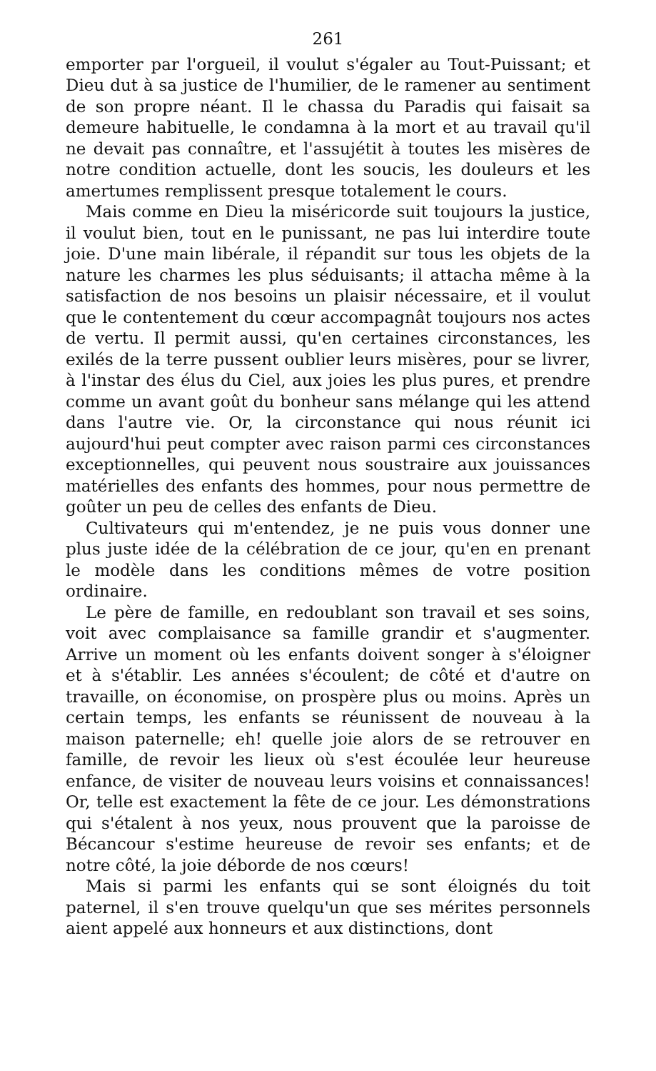261
emporter par l'orgueil, il voulut s'égaler au Tout-Puissant; et Dieu dut à sa justice de l'humilier, de le ramener au sentiment de son propre néant. Il le chassa du Paradis qui faisait sa demeure habituelle, le condamna à la mort et au travail qu'il ne devait pas connaître, et l'assujétit à toutes les misères de notre condition actuelle, dont les soucis, les douleurs et les amertumes remplissent presque totalement le cours.
Mais comme en Dieu la miséricorde suit toujours la justice, il voulut bien, tout en le punissant, ne pas lui interdire toute joie. D'une main libérale, il répandit sur tous les objets de la nature les charmes les plus séduisants; il attacha même à la satisfaction de nos besoins un plaisir nécessaire, et il voulut que le contentement du cœur accompagnât toujours nos actes de vertu. Il permit aussi, qu'en certaines circonstances, les exilés de la terre pussent oublier leurs misères, pour se livrer, à l'instar des élus du Ciel, aux joies les plus pures, et prendre comme un avant goût du bonheur sans mélange qui les attend dans l'autre vie. Or, la circonstance qui nous réunit ici aujourd'hui peut compter avec raison parmi ces circonstances exceptionnelles, qui peuvent nous soustraire aux jouissances matérielles des enfants des hommes, pour nous permettre de goûter un peu de celles des enfants de Dieu.
Cultivateurs qui m'entendez, je ne puis vous donner une plus juste idée de la célébration de ce jour, qu'en en prenant le modèle dans les conditions mêmes de votre position ordinaire.
Le père de famille, en redoublant son travail et ses soins, voit avec complaisance sa famille grandir et s'augmenter. Arrive un moment où les enfants doivent songer à s'éloigner et à s'établir. Les années s'écoulent; de côté et d'autre on travaille, on économise, on prospère plus ou moins. Après un certain temps, les enfants se réunissent de nouveau à la maison paternelle; eh! quelle joie alors de se retrouver en famille, de revoir les lieux où s'est écoulée leur heureuse enfance, de visiter de nouveau leurs voisins et connaissances! Or, telle est exactement la fête de ce jour. Les démonstrations qui s'étalent à nos yeux, nous prouvent que la paroisse de Bécancour s'estime heureuse de revoir ses enfants; et de notre côté, la joie déborde de nos cœurs!
Mais si parmi les enfants qui se sont éloignés du toit paternel, il s'en trouve quelqu'un que ses mérites personnels aient appelé aux honneurs et aux distinctions, dont